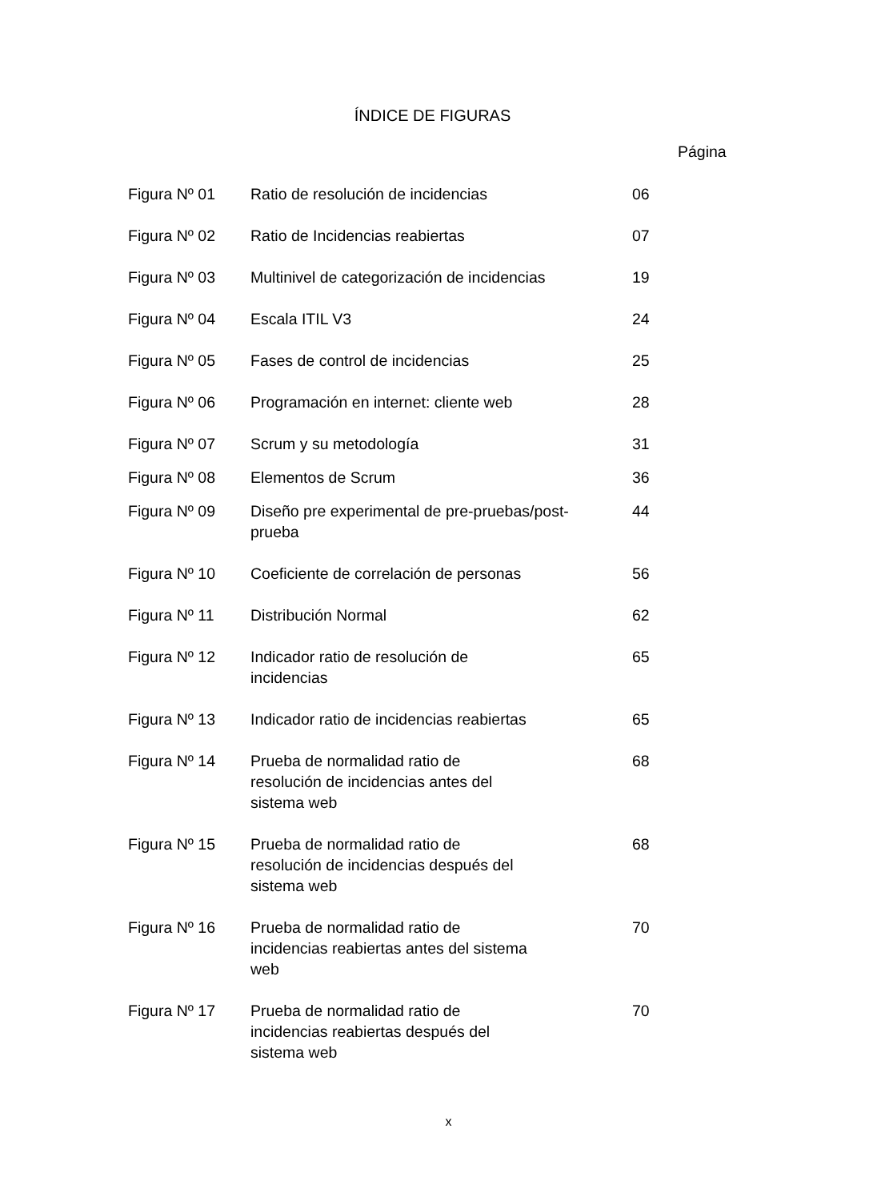ÍNDICE DE FIGURAS
Página
| Figura Nº 01 | Ratio de resolución de incidencias | 06 |
| Figura Nº 02 | Ratio de Incidencias reabiertas | 07 |
| Figura Nº 03 | Multinivel de categorización de incidencias | 19 |
| Figura Nº 04 | Escala ITIL V3 | 24 |
| Figura Nº 05 | Fases de control de incidencias | 25 |
| Figura Nº 06 | Programación en internet: cliente web | 28 |
| Figura Nº 07 | Scrum y su metodología | 31 |
| Figura Nº 08 | Elementos de Scrum | 36 |
| Figura Nº 09 | Diseño pre experimental de pre-pruebas/post-prueba | 44 |
| Figura Nº 10 | Coeficiente de correlación de personas | 56 |
| Figura Nº 11 | Distribución Normal | 62 |
| Figura Nº 12 | Indicador ratio de resolución de incidencias | 65 |
| Figura Nº 13 | Indicador ratio de incidencias reabiertas | 65 |
| Figura Nº 14 | Prueba de normalidad ratio de resolución de incidencias antes del sistema web | 68 |
| Figura Nº 15 | Prueba de normalidad ratio de resolución de incidencias después del sistema web | 68 |
| Figura Nº 16 | Prueba de normalidad ratio de incidencias reabiertas antes del sistema web | 70 |
| Figura Nº 17 | Prueba de normalidad ratio de incidencias reabiertas después del sistema web | 70 |
x